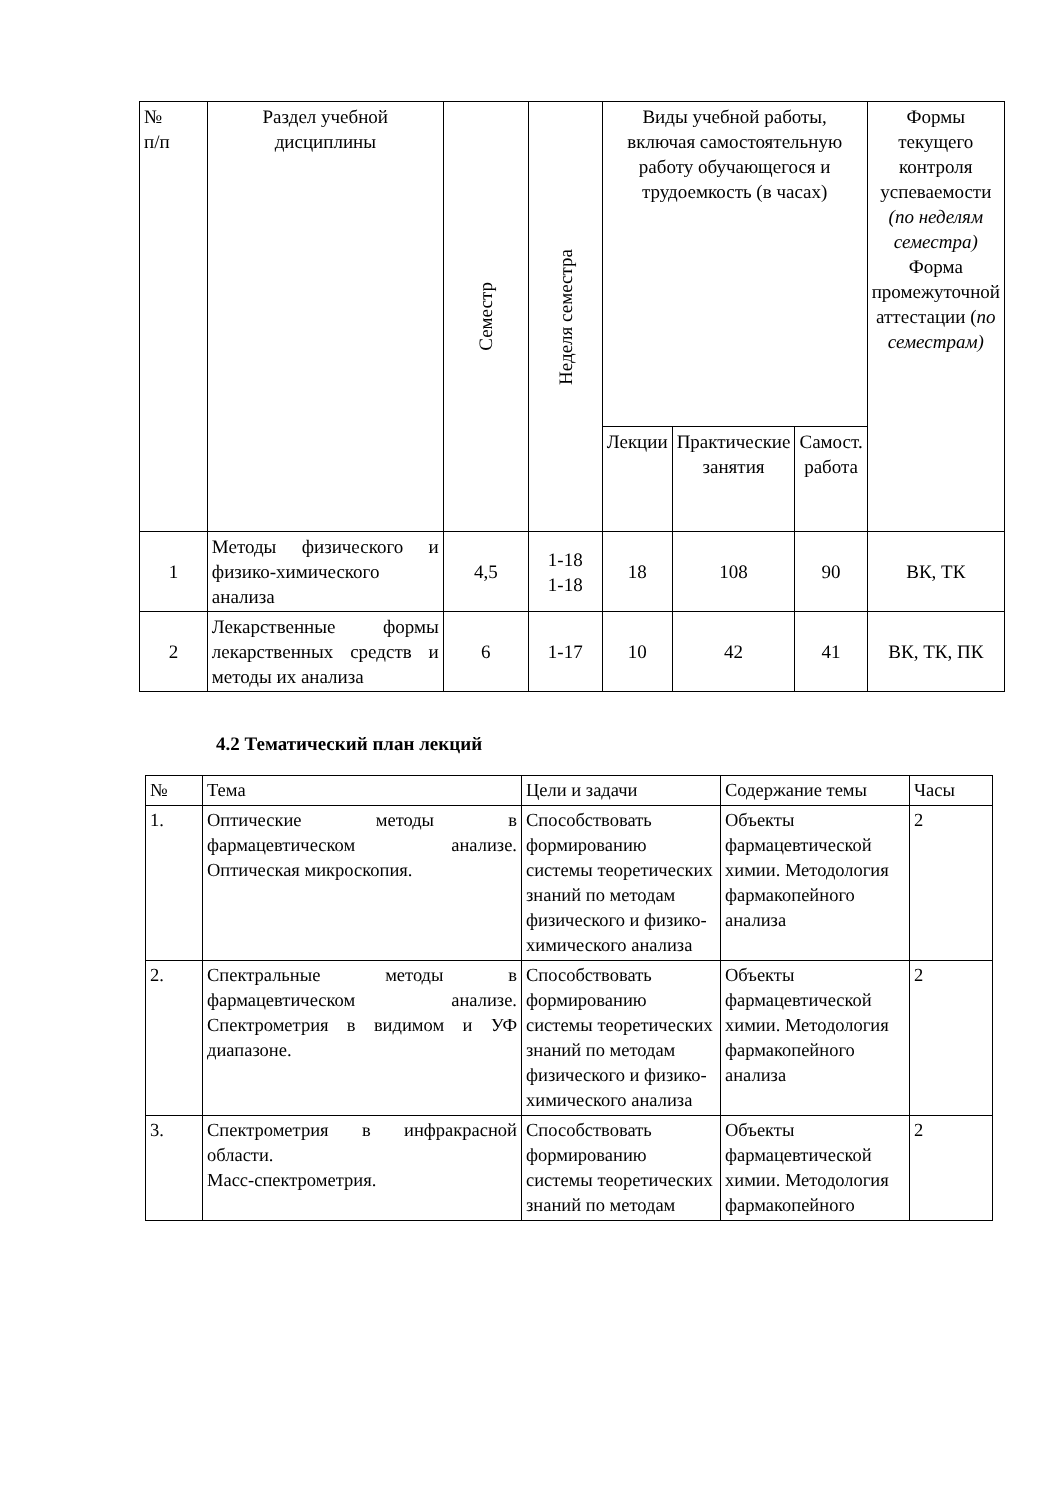| № п/п | Раздел учебной дисциплины | Семестр | Неделя семестра | Виды учебной работы, включая самостоятельную работу обучающегося и трудоемкость (в часах) | | | Формы текущего контроля успеваемости (по неделям семестра) Форма промежуточной аттестации ( по семестрам) |
| --- | --- | --- | --- | --- | --- | --- | --- |
| | | | | Лекции | Практические занятия | Самост. работа | |
| 1 | Методы физического и физико-химического анализа | 4,5 | 1-18 1-18 | 18 | 108 | 90 | ВК, ТК |
| 2 | Лекарственные формы лекарственных средств и методы их анализа | 6 | 1-17 | 10 | 42 | 41 | ВК, ТК, ПК |
4.2 Тематический план лекций
| № | Тема | Цели и задачи | Содержание темы | Часы |
| 1. | Оптические методы в фармацевтическом анализе. Оптическая микроскопия. | Способствовать формированию системы теоретических знаний по методам физического и физико-химического анализа | Объекты фармацевтической химии. Методология фармакопейного анализа | 2 |
| 2. | Спектральные методы в фармацевтическом анализе. Спектрометрия в видимом и УФ диапазоне. | Способствовать формированию системы теоретических знаний по методам физического и физико-химического анализа | Объекты фармацевтической химии. Методология фармакопейного анализа | 2 |
| 3. | Спектрометрия в инфракрасной области. Масс-спектрометрия. | Способствовать формированию системы теоретических знаний по методам | Объекты фармацевтической химии. Методология фармакопейного | 2 |